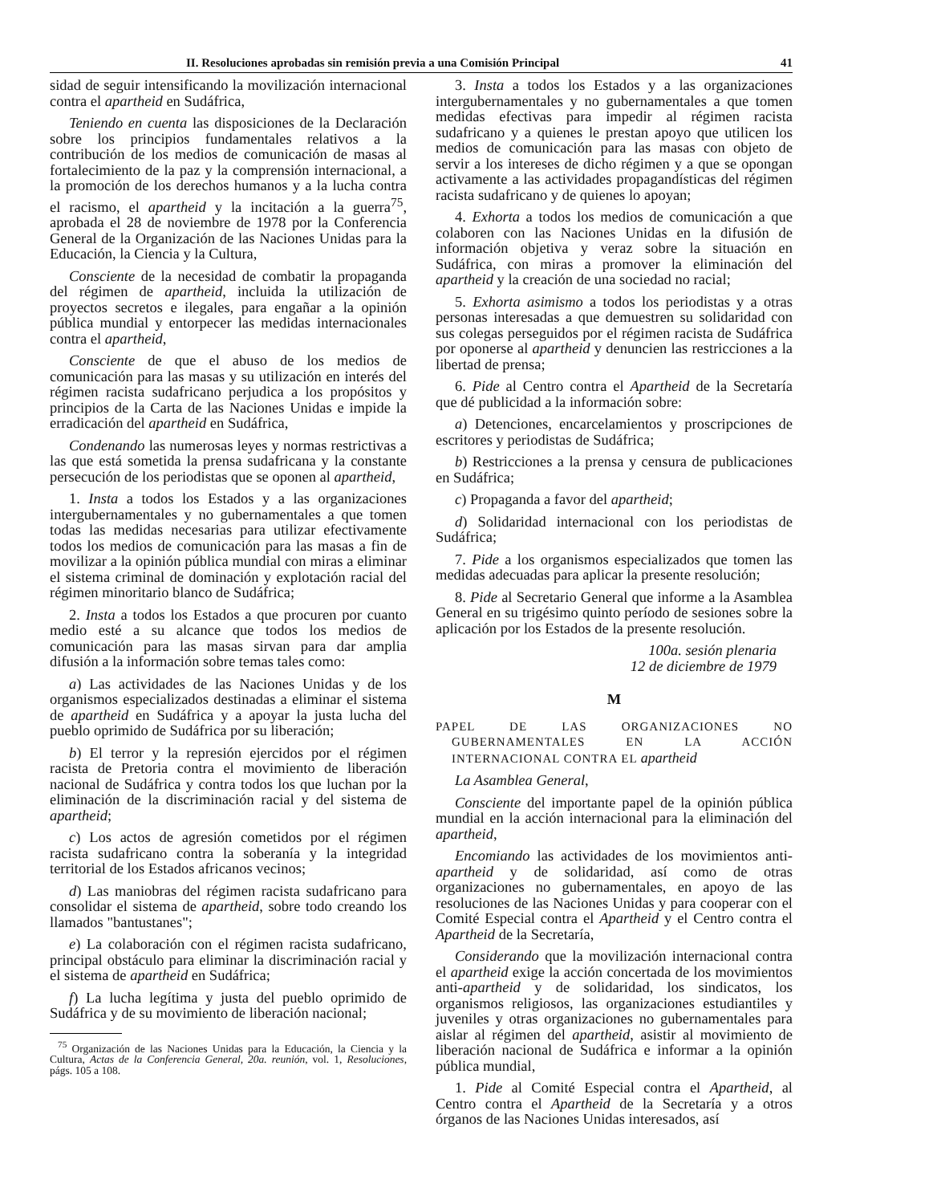II. Resoluciones aprobadas sin remisión previa a una Comisión Principal 41
sidad de seguir intensificando la movilización internacional contra el apartheid en Sudáfrica,
Teniendo en cuenta las disposiciones de la Declaración sobre los principios fundamentales relativos a la contribución de los medios de comunicación de masas al fortalecimiento de la paz y la comprensión internacional, a la promoción de los derechos humanos y a la lucha contra el racismo, el apartheid y la incitación a la guerra<sup>75</sup>, aprobada el 28 de noviembre de 1978 por la Conferencia General de la Organización de las Naciones Unidas para la Educación, la Ciencia y la Cultura,
Consciente de la necesidad de combatir la propaganda del régimen de apartheid, incluida la utilización de proyectos secretos e ilegales, para engañar a la opinión pública mundial y entorpecer las medidas internacionales contra el apartheid,
Consciente de que el abuso de los medios de comunicación para las masas y su utilización en interés del régimen racista sudafricano perjudica a los propósitos y principios de la Carta de las Naciones Unidas e impide la erradicación del apartheid en Sudáfrica,
Condenando las numerosas leyes y normas restrictivas a las que está sometida la prensa sudafricana y la constante persecución de los periodistas que se oponen al apartheid,
1. Insta a todos los Estados y a las organizaciones intergubernamentales y no gubernamentales a que tomen todas las medidas necesarias para utilizar efectivamente todos los medios de comunicación para las masas a fin de movilizar a la opinión pública mundial con miras a eliminar el sistema criminal de dominación y explotación racial del régimen minoritario blanco de Sudáfrica;
2. Insta a todos los Estados a que procuren por cuanto medio esté a su alcance que todos los medios de comunicación para las masas sirvan para dar amplia difusión a la información sobre temas tales como:
a) Las actividades de las Naciones Unidas y de los organismos especializados destinadas a eliminar el sistema de apartheid en Sudáfrica y a apoyar la justa lucha del pueblo oprimido de Sudáfrica por su liberación;
b) El terror y la represión ejercidos por el régimen racista de Pretoria contra el movimiento de liberación nacional de Sudáfrica y contra todos los que luchan por la eliminación de la discriminación racial y del sistema de apartheid;
c) Los actos de agresión cometidos por el régimen racista sudafricano contra la soberanía y la integridad territorial de los Estados africanos vecinos;
d) Las maniobras del régimen racista sudafricano para consolidar el sistema de apartheid, sobre todo creando los llamados "bantustanes";
e) La colaboración con el régimen racista sudafricano, principal obstáculo para eliminar la discriminación racial y el sistema de apartheid en Sudáfrica;
f) La lucha legítima y justa del pueblo oprimido de Sudáfrica y de su movimiento de liberación nacional;
<sup>75</sup> Organización de las Naciones Unidas para la Educación, la Ciencia y la Cultura, Actas de la Conferencia General, 20a. reunión, vol. 1, Resoluciones, págs. 105 a 108.
3. Insta a todos los Estados y a las organizaciones intergubernamentales y no gubernamentales a que tomen medidas efectivas para impedir al régimen racista sudafricano y a quienes le prestan apoyo que utilicen los medios de comunicación para las masas con objeto de servir a los intereses de dicho régimen y a que se opongan activamente a las actividades propagandísticas del régimen racista sudafricano y de quienes lo apoyan;
4. Exhorta a todos los medios de comunicación a que colaboren con las Naciones Unidas en la difusión de información objetiva y veraz sobre la situación en Sudáfrica, con miras a promover la eliminación del apartheid y la creación de una sociedad no racial;
5. Exhorta asimismo a todos los periodistas y a otras personas interesadas a que demuestren su solidaridad con sus colegas perseguidos por el régimen racista de Sudáfrica por oponerse al apartheid y denuncien las restricciones a la libertad de prensa;
6. Pide al Centro contra el Apartheid de la Secretaría que dé publicidad a la información sobre:
a) Detenciones, encarcelamientos y proscripciones de escritores y periodistas de Sudáfrica;
b) Restricciones a la prensa y censura de publicaciones en Sudáfrica;
c) Propaganda a favor del apartheid;
d) Solidaridad internacional con los periodistas de Sudáfrica;
7. Pide a los organismos especializados que tomen las medidas adecuadas para aplicar la presente resolución;
8. Pide al Secretario General que informe a la Asamblea General en su trigésimo quinto período de sesiones sobre la aplicación por los Estados de la presente resolución.
100a. sesión plenaria
12 de diciembre de 1979
M
PAPEL DE LAS ORGANIZACIONES NO GUBERNAMENTALES EN LA ACCIÓN INTERNACIONAL CONTRA EL apartheid
La Asamblea General,
Consciente del importante papel de la opinión pública mundial en la acción internacional para la eliminación del apartheid,
Encomiando las actividades de los movimientos anti-apartheid y de solidaridad, así como de otras organizaciones no gubernamentales, en apoyo de las resoluciones de las Naciones Unidas y para cooperar con el Comité Especial contra el Apartheid y el Centro contra el Apartheid de la Secretaría,
Considerando que la movilización internacional contra el apartheid exige la acción concertada de los movimientos anti-apartheid y de solidaridad, los sindicatos, los organismos religiosos, las organizaciones estudiantiles y juveniles y otras organizaciones no gubernamentales para aislar al régimen del apartheid, asistir al movimiento de liberación nacional de Sudáfrica e informar a la opinión pública mundial,
1. Pide al Comité Especial contra el Apartheid, al Centro contra el Apartheid de la Secretaría y a otros órganos de las Naciones Unidas interesados, así